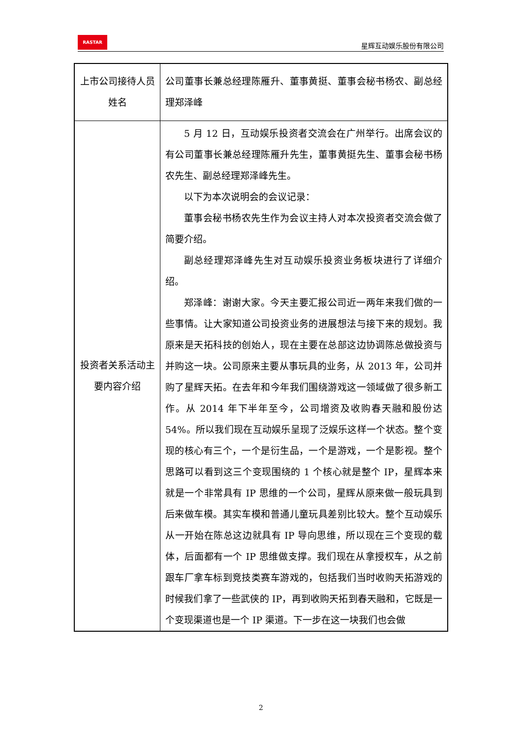RASTAR
星辉互动娱乐股份有限公司
| 上市公司接待人员姓名 | 公司董事长兼总经理陈雁升、董事黄挺、董事会秘书杨农、副总经理郑泽峰 |
| 投资者关系活动主要内容介绍 | 5 月 12 日，互动娱乐投资者交流会在广州举行。出席会议的有公司董事长兼总经理陈雁升先生，董事黄挺先生、董事会秘书杨农先生、副总经理郑泽峰先生。 以下为本次说明会的会议记录： 董事会秘书杨农先生作为会议主持人对本次投资者交流会做了简要介绍。 副总经理郑泽峰先生对互动娱乐投资业务板块进行了详细介绍。 郑泽峰：谢谢大家。今天主要汇报公司近一两年来我们做的一些事情。让大家知道公司投资业务的进展想法与接下来的规划。我原来是天拓科技的创始人，现在主要在总部这边协调陈总做投资与并购这一块。公司原来主要从事玩具的业务，从 2013 年，公司并购了星辉天拓。在去年和今年我们围绕游戏这一领域做了很多新工作。从 2014 年下半年至今，公司增资及收购春天融和股份达 54%。所以我们现在互动娱乐呈现了泛娱乐这样一个状态。整个变现的核心有三个，一个是衍生品，一个是游戏，一个是影视。整个思路可以看到这三个变现围绕的 1 个核心就是整个 IP，星辉本来就是一个非常具有 IP 思维的一个公司，星辉从原来做一般玩具到后来做车模。其实车模和普通儿童玩具差别比较大。整个互动娱乐从一开始在陈总这边就具有 IP 导向思维，所以现在三个变现的载体，后面都有一个 IP 思维做支撑。我们现在从拿授权车，从之前跟车厂拿车标到竞技类赛车游戏的，包括我们当时收购天拓游戏的时候我们拿了一些武侠的 IP，再到收购天拓到春天融和，它既是一个变现渠道也是一个 IP 渠道。下一步在这一块我们也会做 |
2